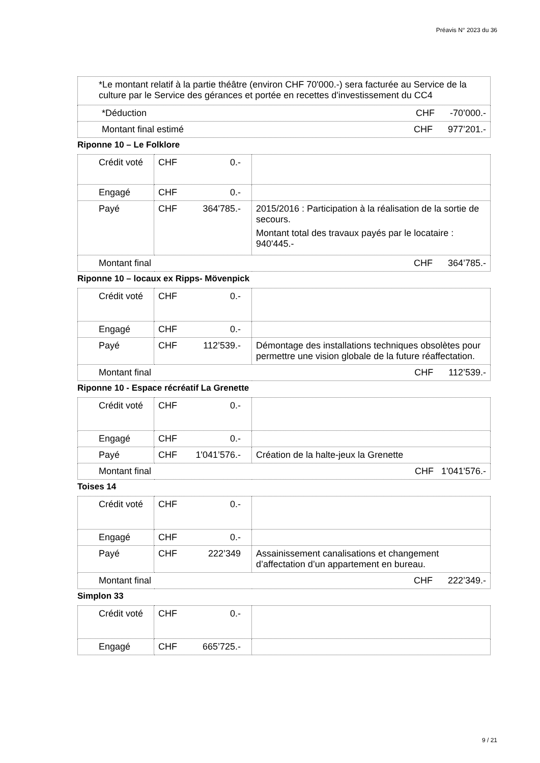Préavis N° 2023 du 36
| *Le montant relatif à la partie théâtre (environ CHF 70'000.-) sera facturée au Service de la culture par le Service des gérances et portée en recettes d'investissement du CC4 |
| *Déduction CHF -70’000.- |
| Montant final estimé CHF 977’201.- |
Riponne 10 – Le Folklore
| Crédit voté | CHF 0.- | |
| Engagé | CHF 0.- | |
| Payé | CHF 364'785.- | 2015/2016 : Participation à la réalisation de la sortie de secours. Montant total des travaux payés par le locataire : 940'445.- |
| Montant final CHF 364’785.- | | |
Riponne 10 – locaux ex Ripps- Mövenpick
| Crédit voté | CHF 0.- | |
| Engagé | CHF 0.- | |
| Payé | CHF 112’539.- | Démontage des installations techniques obsolètes pour permettre une vision globale de la future réaffectation. |
| Montant final CHF 112’539.- | | |
Riponne 10 - Espace récréatif La Grenette
| Crédit voté | CHF 0.- | |
| Engagé | CHF 0.- | |
| Payé | CHF 1'041’576.- | Création de la halte-jeux la Grenette |
| Montant final CHF 1'041'576.- | | |
Toises 14
| Crédit voté | CHF 0.- | |
| Engagé | CHF 0.- | |
| Payé | CHF 222’349 | Assainissement canalisations et changement d’affectation d’un appartement en bureau. |
| Montant final CHF 222’349.- | | |
Simplon 33
| Crédit voté | CHF 0.- | |
| Engagé | CHF 665’725.- | |
9 / 21